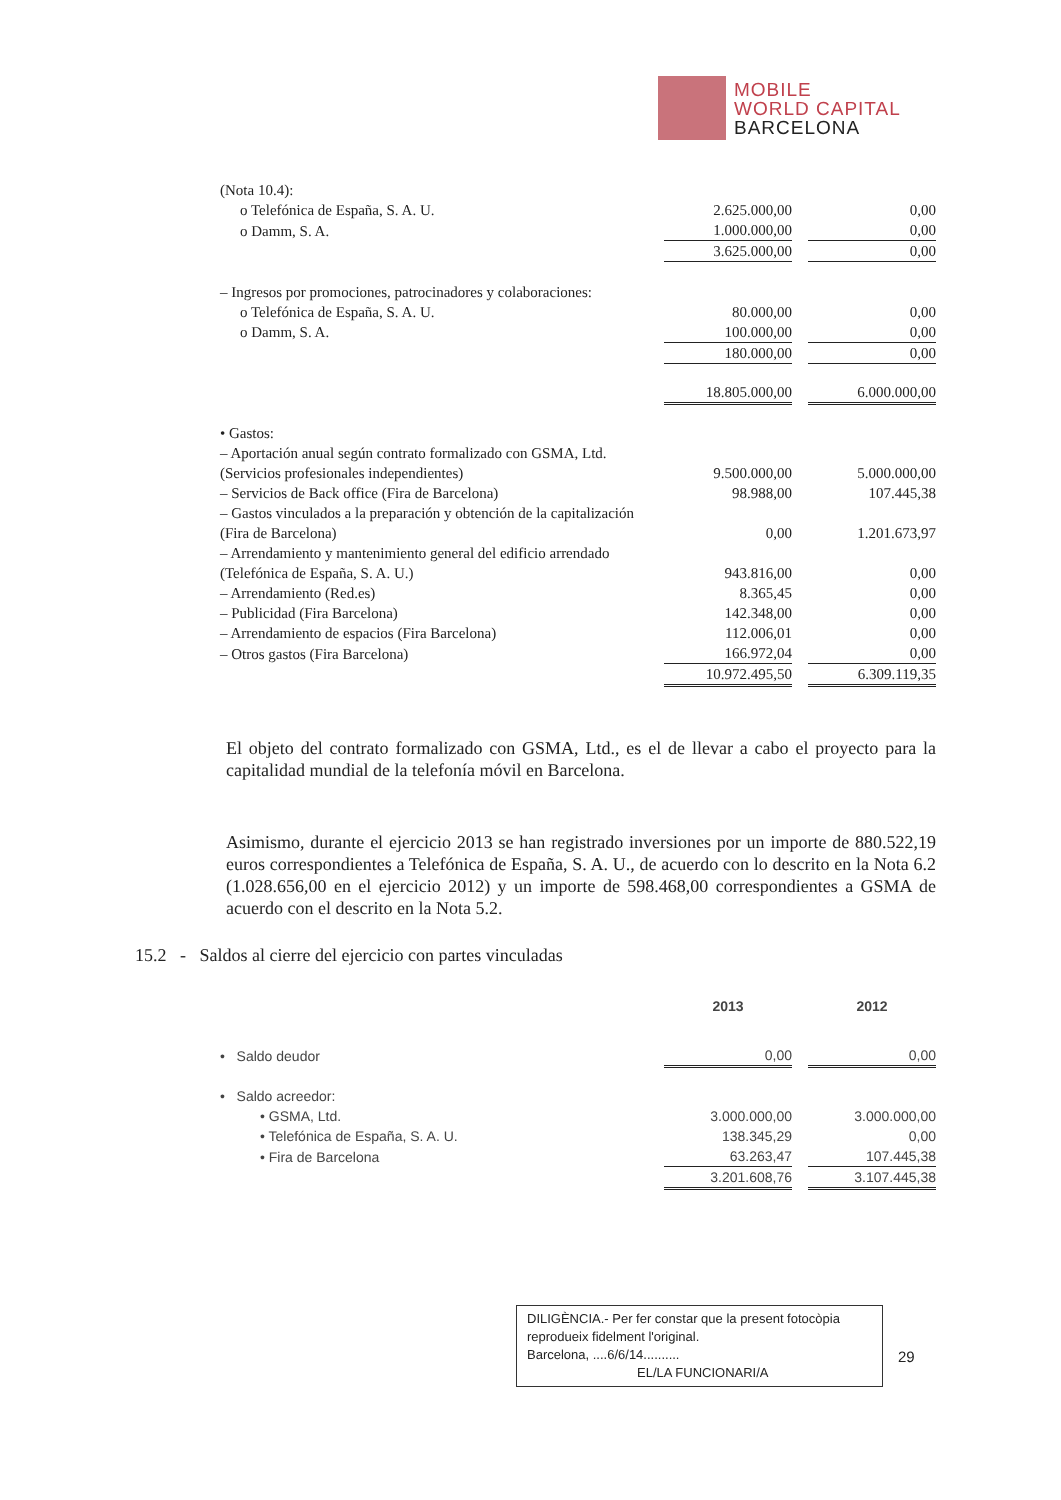MOBILE
WORLD CAPITAL
BARCELONA
| (Nota 10.4): | | | |
| o Telefónica de España, S. A. U. | 2.625.000,00 | | 0,00 |
| o Damm, S. A. | 1.000.000,00 | | 0,00 |
| | 3.625.000,00 | | 0,00 |
| – Ingresos por promociones, patrocinadores y colaboraciones: | | | |
| o Telefónica de España, S. A. U. | 80.000,00 | | 0,00 |
| o Damm, S. A. | 100.000,00 | | 0,00 |
| | 180.000,00 | | 0,00 |
| | 18.805.000,00 | | 6.000.000,00 |
| • Gastos: | | | |
| – Aportación anual según contrato formalizado con GSMA, Ltd. (Servicios profesionales independientes) | 9.500.000,00 | | 5.000.000,00 |
| – Servicios de Back office (Fira de Barcelona) | 98.988,00 | | 107.445,38 |
| – Gastos vinculados a la preparación y obtención de la capitalización (Fira de Barcelona) | 0,00 | | 1.201.673,97 |
| – Arrendamiento y mantenimiento general del edificio arrendado (Telefónica de España, S. A. U.) | 943.816,00 | | 0,00 |
| – Arrendamiento (Red.es) | 8.365,45 | | 0,00 |
| – Publicidad (Fira Barcelona) | 142.348,00 | | 0,00 |
| – Arrendamiento de espacios (Fira Barcelona) | 112.006,01 | | 0,00 |
| – Otros gastos (Fira Barcelona) | 166.972,04 | | 0,00 |
| | 10.972.495,50 | | 6.309.119,35 |
El objeto del contrato formalizado con GSMA, Ltd., es el de llevar a cabo el proyecto para la capitalidad mundial de la telefonía móvil en Barcelona.
Asimismo, durante el ejercicio 2013 se han registrado inversiones por un importe de 880.522,19 euros correspondientes a Telefónica de España, S. A. U., de acuerdo con lo descrito en la Nota 6.2 (1.028.656,00 en el ejercicio 2012) y un importe de 598.468,00 correspondientes a GSMA de acuerdo con el descrito en la Nota 5.2.
15.2 - Saldos al cierre del ejercicio con partes vinculadas
| | 2013 | | 2012 |
| • Saldo deudor | 0,00 | | 0,00 |
| • Saldo acreedor: | | | |
| • GSMA, Ltd. | 3.000.000,00 | | 3.000.000,00 |
| • Telefónica de España, S. A. U. | 138.345,29 | | 0,00 |
| • Fira de Barcelona | 63.263,47 | | 107.445,38 |
| | 3.201.608,76 | | 3.107.445,38 |
DILIGÈNCIA.- Per fer constar que la present fotocòpia reprodueix fidelment l'original.
Barcelona, ....6/6/14..........
EL/LA FUNCIONARI/A
29